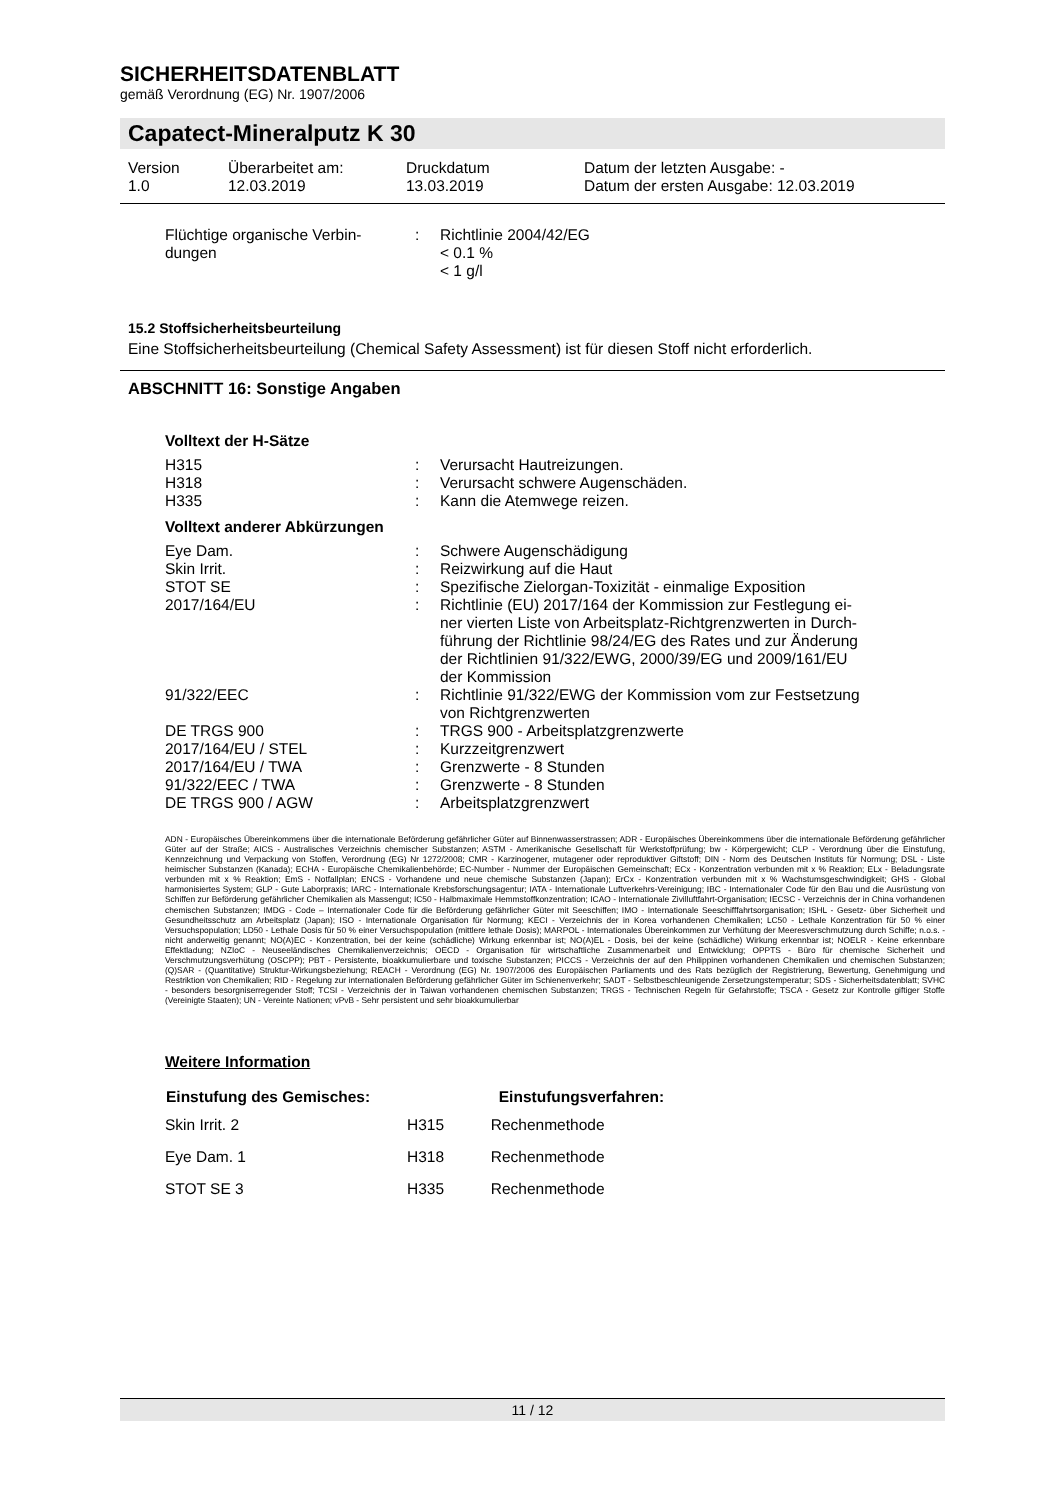SICHERHEITSDATENBLATT
gemäß Verordnung (EG) Nr. 1907/2006
Capatect-Mineralputz K 30
| Version 1.0 | Überarbeitet am: 12.03.2019 | Druckdatum 13.03.2019 | Datum der letzten Ausgabe: - Datum der ersten Ausgabe: 12.03.2019 |
| Flüchtige organische Verbin- dungen | : | Richtlinie 2004/42/EG < 0.1 % < 1 g/l |
15.2 Stoffsicherheitsbeurteilung
Eine Stoffsicherheitsbeurteilung (Chemical Safety Assessment) ist für diesen Stoff nicht erforderlich.
ABSCHNITT 16: Sonstige Angaben
Volltext der H-Sätze
| H315 | : | Verursacht Hautreizungen. |
| H318 | : | Verursacht schwere Augenschäden. |
| H335 | : | Kann die Atemwege reizen. |
Volltext anderer Abkürzungen
| Eye Dam. | : | Schwere Augenschädigung |
| Skin Irrit. | : | Reizwirkung auf die Haut |
| STOT SE | : | Spezifische Zielorgan-Toxizität - einmalige Exposition |
| 2017/164/EU | : | Richtlinie (EU) 2017/164 der Kommission zur Festlegung ei- ner vierten Liste von Arbeitsplatz-Richtgrenzwerten in Durch- führung der Richtlinie 98/24/EG des Rates und zur Änderung der Richtlinien 91/322/EWG, 2000/39/EG und 2009/161/EU der Kommission |
| 91/322/EEC | : | Richtlinie 91/322/EWG der Kommission vom zur Festsetzung von Richtgrenzwerten |
| DE TRGS 900 | : | TRGS 900 - Arbeitsplatzgrenzwerte |
| 2017/164/EU / STEL | : | Kurzzeitgrenzwert |
| 2017/164/EU / TWA | : | Grenzwerte - 8 Stunden |
| 91/322/EEC / TWA | : | Grenzwerte - 8 Stunden |
| DE TRGS 900 / AGW | : | Arbeitsplatzgrenzwert |
ADN - Europäisches Übereinkommens über die internationale Beförderung gefährlicher Güter auf Binnenwasserstrassen; ADR - Europäisches Übereinkommens über die internationale Beförderung gefährlicher Güter auf der Straße; AICS - Australisches Verzeichnis chemischer Substanzen; ASTM - Amerikanische Gesellschaft für Werkstoffprüfung; bw - Körpergewicht; CLP - Verordnung über die Einstufung, Kennzeichnung und Verpackung von Stoffen, Verordnung (EG) Nr 1272/2008; CMR - Karzinogener, mutagener oder reproduktiver Giftstoff; DIN - Norm des Deutschen Instituts für Normung; DSL - Liste heimischer Substanzen (Kanada); ECHA - Europäische Chemikalienbehörde; EC-Number - Nummer der Europäischen Gemeinschaft; ECx - Konzentration verbunden mit x % Reaktion; ELx - Beladungsrate verbunden mit x % Reaktion; EmS - Notfallplan; ENCS - Vorhandene und neue chemische Substanzen (Japan); ErCx - Konzentration verbunden mit x % Wachstumsgeschwindigkeit; GHS - Global harmonisiertes System; GLP - Gute Laborpraxis; IARC - Internationale Krebsforschungsagentur; IATA - Internationale Luftverkehrs-Vereinigung; IBC - Internationaler Code für den Bau und die Ausrüstung von Schiffen zur Beförderung gefährlicher Chemikalien als Massengut; IC50 - Halbmaximale Hemmstoffkonzentration; ICAO - Internationale Zivilluftfahrt-Organisation; IECSC - Verzeichnis der in China vorhandenen chemischen Substanzen; IMDG - Code – Internationaler Code für die Beförderung gefährlicher Güter mit Seeschiffen; IMO - Internationale Seeschifffahrtsorganisation; ISHL - Gesetz- über Sicherheit und Gesundheitsschutz am Arbeitsplatz (Japan); ISO - Internationale Organisation für Normung; KECI - Verzeichnis der in Korea vorhandenen Chemikalien; LC50 - Lethale Konzentration für 50 % einer Versuchspopulation; LD50 - Lethale Dosis für 50 % einer Versuchspopulation (mittlere lethale Dosis); MARPOL - Internationales Übereinkommen zur Verhütung der Meeresverschmutzung durch Schiffe; n.o.s. - nicht anderweitig genannt; NO(A)EC - Konzentration, bei der keine (schädliche) Wirkung erkennbar ist; NO(A)EL - Dosis, bei der keine (schädliche) Wirkung erkennbar ist; NOELR - Keine erkennbare Effektladung; NZIoC - Neuseeländisches Chemikalienverzeichnis; OECD - Organisation für wirtschaftliche Zusammenarbeit und Entwicklung; OPPTS - Büro für chemische Sicherheit und Verschmutzungsverhütung (OSCPP); PBT - Persistente, bioakkumulierbare und toxische Substanzen; PICCS - Verzeichnis der auf den Philippinen vorhandenen Chemikalien und chemischen Substanzen; (Q)SAR - (Quantitative) Struktur-Wirkungsbeziehung; REACH - Verordnung (EG) Nr. 1907/2006 des Europäischen Parliaments und des Rats bezüglich der Registrierung, Bewertung, Genehmigung und Restriktion von Chemikalien; RID - Regelung zur internationalen Beförderung gefährlicher Güter im Schienenverkehr; SADT - Selbstbeschleunigende Zersetzungstemperatur; SDS - Sicherheitsdatenblatt; SVHC - besonders besorgniserregender Stoff; TCSI - Verzeichnis der in Taiwan vorhandenen chemischen Substanzen; TRGS - Technischen Regeln für Gefahrstoffe; TSCA - Gesetz zur Kontrolle giftiger Stoffe (Vereinigte Staaten); UN - Vereinte Nationen; vPvB - Sehr persistent und sehr bioakkumulierbar
Weitere Information
| Einstufung des Gemisches: | | Einstufungsverfahren: |
| --- | --- | --- |
| Skin Irrit. 2 | H315 | Rechenmethode |
| Eye Dam. 1 | H318 | Rechenmethode |
| STOT SE 3 | H335 | Rechenmethode |
11 / 12